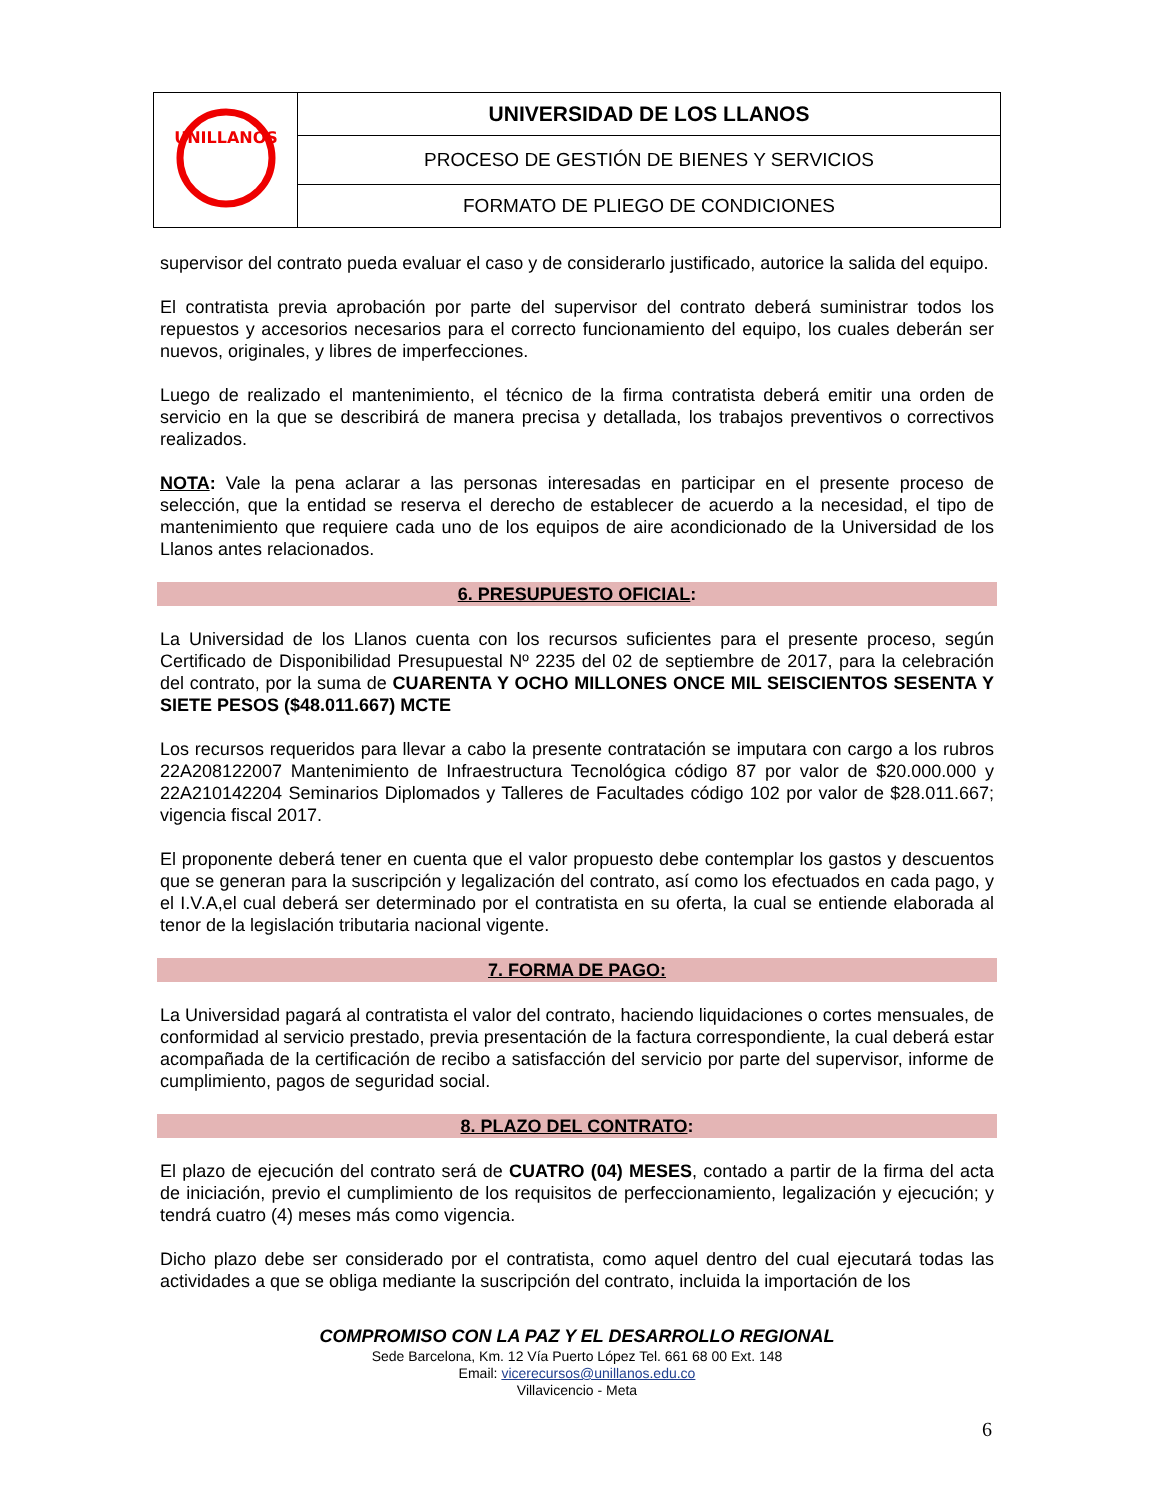| UNILLANOS | UNIVERSIDAD DE LOS LLANOS |
| | PROCESO DE GESTIÓN DE BIENES Y SERVICIOS |
| | FORMATO DE PLIEGO DE CONDICIONES |
supervisor del contrato pueda evaluar el caso y de considerarlo justificado, autorice la salida del equipo.
El contratista previa aprobación por parte del supervisor del contrato deberá suministrar todos los repuestos y accesorios necesarios para el correcto funcionamiento del equipo, los cuales deberán ser nuevos, originales, y libres de imperfecciones.
Luego de realizado el mantenimiento, el técnico de la firma contratista deberá emitir una orden de servicio en la que se describirá de manera precisa y detallada, los trabajos preventivos o correctivos realizados.
NOTA: Vale la pena aclarar a las personas interesadas en participar en el presente proceso de selección, que la entidad se reserva el derecho de establecer de acuerdo a la necesidad, el tipo de mantenimiento que requiere cada uno de los equipos de aire acondicionado de la Universidad de los Llanos antes relacionados.
6. PRESUPUESTO OFICIAL:
La Universidad de los Llanos cuenta con los recursos suficientes para el presente proceso, según Certificado de Disponibilidad Presupuestal Nº 2235 del 02 de septiembre de 2017, para la celebración del contrato, por la suma de CUARENTA Y OCHO MILLONES ONCE MIL SEISCIENTOS SESENTA Y SIETE PESOS ($48.011.667) MCTE
Los recursos requeridos para llevar a cabo la presente contratación se imputara con cargo a los rubros 22A208122007 Mantenimiento de Infraestructura Tecnológica código 87 por valor de $20.000.000 y 22A210142204 Seminarios Diplomados y Talleres de Facultades código 102 por valor de $28.011.667; vigencia fiscal 2017.
El proponente deberá tener en cuenta que el valor propuesto debe contemplar los gastos y descuentos que se generan para la suscripción y legalización del contrato, así como los efectuados en cada pago, y el I.V.A,el cual deberá ser determinado por el contratista en su oferta, la cual se entiende elaborada al tenor de la legislación tributaria nacional vigente.
7. FORMA DE PAGO:
La Universidad pagará al contratista el valor del contrato, haciendo liquidaciones o cortes mensuales, de conformidad al servicio prestado, previa presentación de la factura correspondiente, la cual deberá estar acompañada de la certificación de recibo a satisfacción del servicio por parte del supervisor, informe de cumplimiento, pagos de seguridad social.
8. PLAZO DEL CONTRATO:
El plazo de ejecución del contrato será de CUATRO (04) MESES, contado a partir de la firma del acta de iniciación, previo el cumplimiento de los requisitos de perfeccionamiento, legalización y ejecución; y tendrá cuatro (4) meses más como vigencia.
Dicho plazo debe ser considerado por el contratista, como aquel dentro del cual ejecutará todas las actividades a que se obliga mediante la suscripción del contrato, incluida la importación de los
COMPROMISO CON LA PAZ Y EL DESARROLLO REGIONAL
Sede Barcelona, Km. 12 Vía Puerto López Tel. 661 68 00 Ext. 148
Email: vicerecursos@unillanos.edu.co
Villavicencio - Meta
6